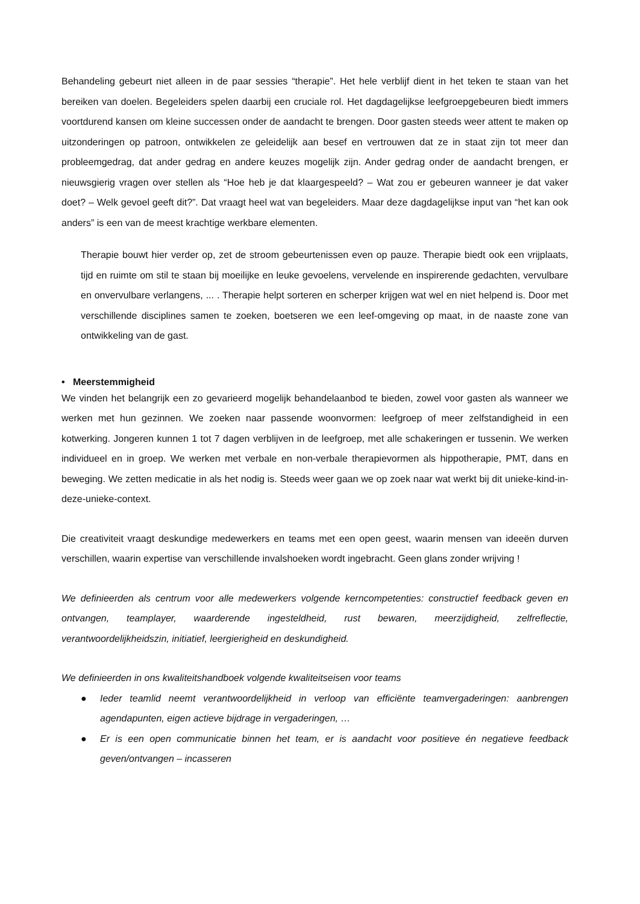Behandeling gebeurt niet alleen in de paar sessies “therapie”. Het hele verblijf dient in het teken te staan van het bereiken van doelen. Begeleiders spelen daarbij een cruciale rol. Het dagdagelijkse leefgroepgebeuren biedt immers voortdurend kansen om kleine successen onder de aandacht te brengen. Door gasten steeds weer attent te maken op uitzonderingen op patroon, ontwikkelen ze geleidelijk aan besef en vertrouwen dat ze in staat zijn tot meer dan probleemgedrag, dat ander gedrag en andere keuzes mogelijk zijn. Ander gedrag onder de aandacht brengen, er nieuwsgierig vragen over stellen als “Hoe heb je dat klaargespeeld? – Wat zou er gebeuren wanneer je dat vaker doet? – Welk gevoel geeft dit?”. Dat vraagt heel wat van begeleiders. Maar deze dagdagelijkse input van “het kan ook anders” is een van de meest krachtige werkbare elementen.
Therapie bouwt hier verder op, zet de stroom gebeurtenissen even op pauze. Therapie biedt ook een vrijplaats, tijd en ruimte om stil te staan bij moeilijke en leuke gevoelens, vervelende en inspirerende gedachten, vervulbare en onvervulbare verlangens, ... . Therapie helpt sorteren en scherper krijgen wat wel en niet helpend is. Door met verschillende disciplines samen te zoeken, boetseren we een leef-omgeving op maat, in de naaste zone van ontwikkeling van de gast.
• Meerstemmigheid
We vinden het belangrijk een zo gevarieerd mogelijk behandelaanbod te bieden, zowel voor gasten als wanneer we werken met hun gezinnen. We zoeken naar passende woonvormen: leefgroep of meer zelfstandigheid in een kotwerking. Jongeren kunnen 1 tot 7 dagen verblijven in de leefgroep, met alle schakeringen er tussenin. We werken individueel en in groep. We werken met verbale en non-verbale therapievormen als hippotherapie, PMT, dans en beweging. We zetten medicatie in als het nodig is. Steeds weer gaan we op zoek naar wat werkt bij dit unieke-kind-in-deze-unieke-context.
Die creativiteit vraagt deskundige medewerkers en teams met een open geest, waarin mensen van ideeën durven verschillen, waarin expertise van verschillende invalshoeken wordt ingebracht. Geen glans zonder wrijving !
We definieerden als centrum voor alle medewerkers volgende kerncompetenties: constructief feedback geven en ontvangen, teamplayer, waarderende ingesteldheid, rust bewaren, meerzijdigheid, zelfreflectie, verantwoordelijkheidszin, initiatief, leergierigheid en deskundigheid.
We definieerden in ons kwaliteitshandboek volgende kwaliteitseisen voor teams
● Ieder teamlid neemt verantwoordelijkheid in verloop van efficiënte teamvergaderingen: aanbrengen agendapunten, eigen actieve bijdrage in vergaderingen, …
● Er is een open communicatie binnen het team, er is aandacht voor positieve én negatieve feedback geven/ontvangen – incasseren